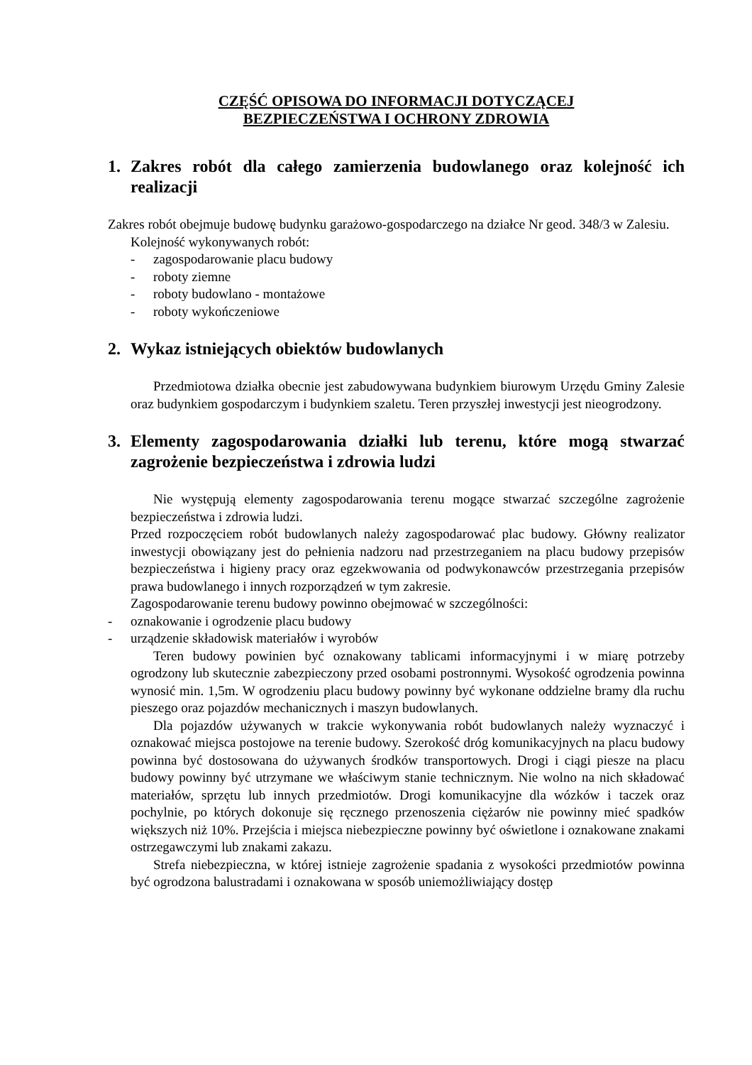CZĘŚĆ OPISOWA DO INFORMACJI DOTYCZĄCEJ
BEZPIECZEŃSTWA I OCHRONY ZDROWIA
1. Zakres robót dla całego zamierzenia budowlanego oraz kolejność ich realizacji
Zakres robót obejmuje budowę budynku garażowo-gospodarczego na działce Nr geod. 348/3 w Zalesiu.
Kolejność wykonywanych robót:
- zagospodarowanie placu budowy
- roboty ziemne
- roboty budowlano - montażowe
- roboty wykończeniowe
2. Wykaz istniejących obiektów budowlanych
Przedmiotowa działka obecnie jest zabudowywana budynkiem biurowym Urzędu Gminy Zalesie oraz budynkiem gospodarczym i budynkiem szaletu. Teren przyszłej inwestycji jest nieogrodzony.
3. Elementy zagospodarowania działki lub terenu, które mogą stwarzać zagrożenie bezpieczeństwa i zdrowia ludzi
Nie występują elementy zagospodarowania terenu mogące stwarzać szczególne zagrożenie bezpieczeństwa i zdrowia ludzi.
Przed rozpoczęciem robót budowlanych należy zagospodarować plac budowy. Główny realizator inwestycji obowiązany jest do pełnienia nadzoru nad przestrzeganiem na placu budowy przepisów bezpieczeństwa i higieny pracy oraz egzekwowania od podwykonawców przestrzegania przepisów prawa budowlanego i innych rozporządzeń w tym zakresie.
Zagospodarowanie terenu budowy powinno obejmować w szczególności:
- oznakowanie i ogrodzenie placu budowy
- urządzenie składowisk materiałów i wyrobów
Teren budowy powinien być oznakowany tablicami informacyjnymi i w miarę potrzeby ogrodzony lub skutecznie zabezpieczony przed osobami postronnymi. Wysokość ogrodzenia powinna wynosić min. 1,5m. W ogrodzeniu placu budowy powinny być wykonane oddzielne bramy dla ruchu pieszego oraz pojazdów mechanicznych i maszyn budowlanych.
Dla pojazdów używanych w trakcie wykonywania robót budowlanych należy wyznaczyć i oznakować miejsca postojowe na terenie budowy. Szerokość dróg komunikacyjnych na placu budowy powinna być dostosowana do używanych środków transportowych. Drogi i ciągi piesze na placu budowy powinny być utrzymane we właściwym stanie technicznym. Nie wolno na nich składować materiałów, sprzętu lub innych przedmiotów. Drogi komunikacyjne dla wózków i taczek oraz pochylnie, po których dokonuje się ręcznego przenoszenia ciężarów nie powinny mieć spadków większych niż 10%. Przejścia i miejsca niebezpieczne powinny być oświetlone i oznakowane znakami ostrzegawczymi lub znakami zakazu.
Strefa niebezpieczna, w której istnieje zagrożenie spadania z wysokości przedmiotów powinna być ogrodzona balustradami i oznakowana w sposób uniemożliwiający dostęp